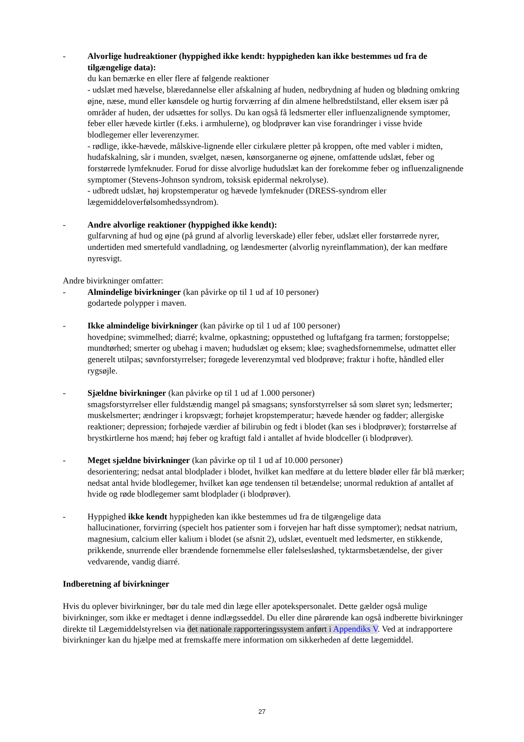- Alvorlige hudreaktioner (hyppighed ikke kendt: hyppigheden kan ikke bestemmes ud fra de tilgængelige data):
du kan bemærke en eller flere af følgende reaktioner
- udslæt med hævelse, blæredannelse eller afskalning af huden, nedbrydning af huden og blødning omkring øjne, næse, mund eller kønsdele og hurtig forværring af din almene helbredstilstand, eller eksem især på områder af huden, der udsættes for sollys. Du kan også få ledsmerter eller influenzalignende symptomer, feber eller hævede kirtler (f.eks. i armhulerne), og blodprøver kan vise forandringer i visse hvide blodlegemer eller leverenzymer.
- rødlige, ikke-hævede, målskive-lignende eller cirkulære pletter på kroppen, ofte med vabler i midten, hudafskalning, sår i munden, svælget, næsen, kønsorganerne og øjnene, omfattende udslæt, feber og forstørrede lymfeknuder. Forud for disse alvorlige hududslæt kan der forekomme feber og influenzalignende symptomer (Stevens-Johnson syndrom, toksisk epidermal nekrolyse).
- udbredt udslæt, høj kropstemperatur og hævede lymfeknuder (DRESS-syndrom eller lægemiddeloverfølsomhedssyndrom).
- Andre alvorlige reaktioner (hyppighed ikke kendt):
gulfarvning af hud og øjne (på grund af alvorlig leverskade) eller feber, udslæt eller forstørrede nyrer, undertiden med smertefuld vandladning, og lændesmerter (alvorlig nyreinflammation), der kan medføre nyresvigt.
Andre bivirkninger omfatter:
- Almindelige bivirkninger (kan påvirke op til 1 ud af 10 personer)
godartede polypper i maven.
- Ikke almindelige bivirkninger (kan påvirke op til 1 ud af 100 personer)
hovedpine; svimmelhed; diarré; kvalme, opkastning; oppustethed og luftafgang fra tarmen; forstoppelse; mundtørhed; smerter og ubehag i maven; hududslæt og eksem; kløe; svaghedsfornemmelse, udmattet eller generelt utilpas; søvnforstyrrelser; forøgede leverenzymtal ved blodprøve; fraktur i hofte, håndled eller rygsøjle.
- Sjældne bivirkninger (kan påvirke op til 1 ud af 1.000 personer)
smagsforstyrrelser eller fuldstændig mangel på smagsans; synsforstyrrelser så som sløret syn; ledsmerter; muskelsmerter; ændringer i kropsvægt; forhøjet kropstemperatur; hævede hænder og fødder; allergiske reaktioner; depression; forhøjede værdier af bilirubin og fedt i blodet (kan ses i blodprøver); forstørrelse af brystkirtlerne hos mænd; høj feber og kraftigt fald i antallet af hvide blodceller (i blodprøver).
- Meget sjældne bivirkninger (kan påvirke op til 1 ud af 10.000 personer)
desorientering; nedsat antal blodplader i blodet, hvilket kan medføre at du lettere bløder eller får blå mærker; nedsat antal hvide blodlegemer, hvilket kan øge tendensen til betændelse; unormal reduktion af antallet af hvide og røde blodlegemer samt blodplader (i blodprøver).
- Hyppighed ikke kendt hyppigheden kan ikke bestemmes ud fra de tilgængelige data
hallucinationer, forvirring (specielt hos patienter som i forvejen har haft disse symptomer); nedsat natrium, magnesium, calcium eller kalium i blodet (se afsnit 2), udslæt, eventuelt med ledsmerter, en stikkende, prikkende, snurrende eller brændende fornemmelse eller følelsesløshed, tyktarmsbetændelse, der giver vedvarende, vandig diarré.
Indberetning af bivirkninger
Hvis du oplever bivirkninger, bør du tale med din læge eller apotekspersonalet. Dette gælder også mulige bivirkninger, som ikke er medtaget i denne indlægsseddel. Du eller dine pårørende kan også indberette bivirkninger direkte til Lægemiddelstyrelsen via det nationale rapporteringssystem anført i Appendiks V. Ved at indrapportere bivirkninger kan du hjælpe med at fremskaffe mere information om sikkerheden af dette lægemiddel.
27